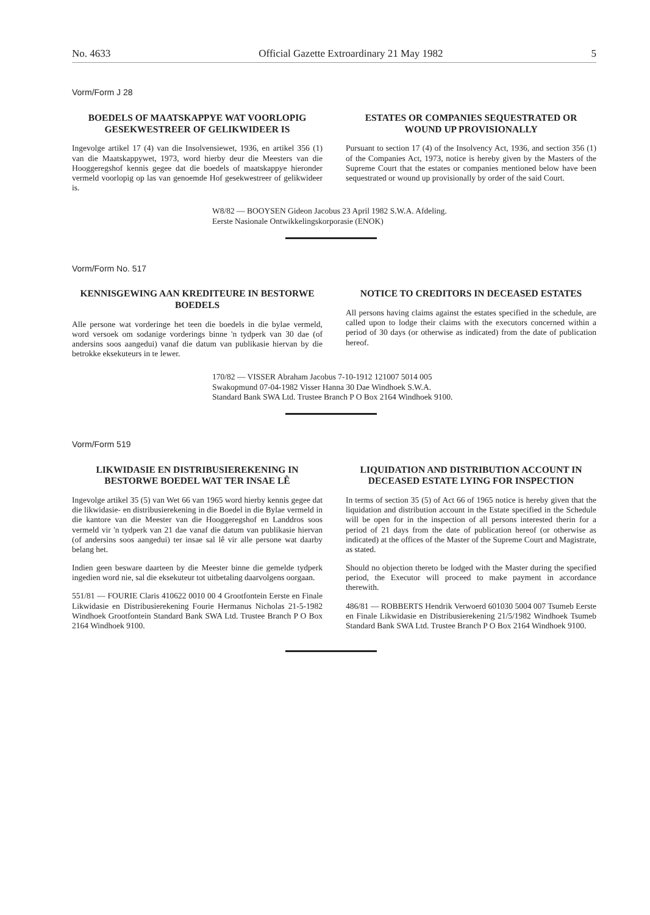No. 4633 Official Gazette Extroardinary 21 May 1982 5
Vorm/Form J 28
BOEDELS OF MAATSKAPPYE WAT VOORLOPIG GESEKWESTREER OF GELIKWIDEER IS
Ingevolge artikel 17 (4) van die Insolvensiewet, 1936, en artikel 356 (1) van die Maatskappywet, 1973, word hierby deur die Meesters van die Hooggeregshof kennis gegee dat die boedels of maatskappye hieronder vermeld voorlopig op las van genoemde Hof gesekwestreer of gelikwideer is.
ESTATES OR COMPANIES SEQUESTRATED OR WOUND UP PROVISIONALLY
Pursuant to section 17 (4) of the Insolvency Act, 1936, and section 356 (1) of the Companies Act, 1973, notice is hereby given by the Masters of the Supreme Court that the estates or companies mentioned below have been sequestrated or wound up provisionally by order of the said Court.
W8/82 — BOOYSEN Gideon Jacobus 23 April 1982 S.W.A. Afdeling. Eerste Nasionale Ontwikkelingskorporasie (ENOK)
Vorm/Form No. 517
KENNISGEWING AAN KREDITEURE IN BESTORWE BOEDELS
Alle persone wat vorderinge het teen die boedels in die bylae vermeld, word versoek om sodanige vorderings binne 'n tydperk van 30 dae (of andersins soos aangedui) vanaf die datum van publikasie hiervan by die betrokke eksekuteurs in te lewer.
NOTICE TO CREDITORS IN DECEASED ESTATES
All persons having claims against the estates specified in the schedule, are called upon to lodge their claims with the executors concerned within a period of 30 days (or otherwise as indicated) from the date of publication hereof.
170/82 — VISSER Abraham Jacobus 7-10-1912 121007 5014 005 Swakopmund 07-04-1982 Visser Hanna 30 Dae Windhoek S.W.A. Standard Bank SWA Ltd. Trustee Branch P O Box 2164 Windhoek 9100.
Vorm/Form 519
LIKWIDASIE EN DISTRIBUSIEREKENING IN BESTORWE BOEDEL WAT TER INSAE LÊ
Ingevolge artikel 35 (5) van Wet 66 van 1965 word hierby kennis gegee dat die likwidasie- en distribusierekening in die Boedel in die Bylae vermeld in die kantore van die Meester van die Hooggeregshof en Landdros soos vermeld vir 'n tydperk van 21 dae vanaf die datum van publikasie hiervan (of andersins soos aangedui) ter insae sal lê vir alle persone wat daarby belang het.
Indien geen besware daarteen by die Meester binne die gemelde tydperk ingedien word nie, sal die eksekuteur tot uitbetaling daarvolgens oorgaan.
551/81 — FOURIE Claris 410622 0010 00 4 Grootfontein Eerste en Finale Likwidasie en Distribusierekening Fourie Hermanus Nicholas 21-5-1982 Windhoek Grootfontein Standard Bank SWA Ltd. Trustee Branch P O Box 2164 Windhoek 9100.
LIQUIDATION AND DISTRIBUTION ACCOUNT IN DECEASED ESTATE LYING FOR INSPECTION
In terms of section 35 (5) of Act 66 of 1965 notice is hereby given that the liquidation and distribution account in the Estate specified in the Schedule will be open for in the inspection of all persons interested therin for a period of 21 days from the date of publication hereof (or otherwise as indicated) at the offices of the Master of the Supreme Court and Magistrate, as stated.
Should no objection thereto be lodged with the Master during the specified period, the Executor will proceed to make payment in accordance therewith.
486/81 — ROBBERTS Hendrik Verwoerd 601030 5004 007 Tsumeb Eerste en Finale Likwidasie en Distribusierekening 21/5/1982 Windhoek Tsumeb Standard Bank SWA Ltd. Trustee Branch P O Box 2164 Windhoek 9100.